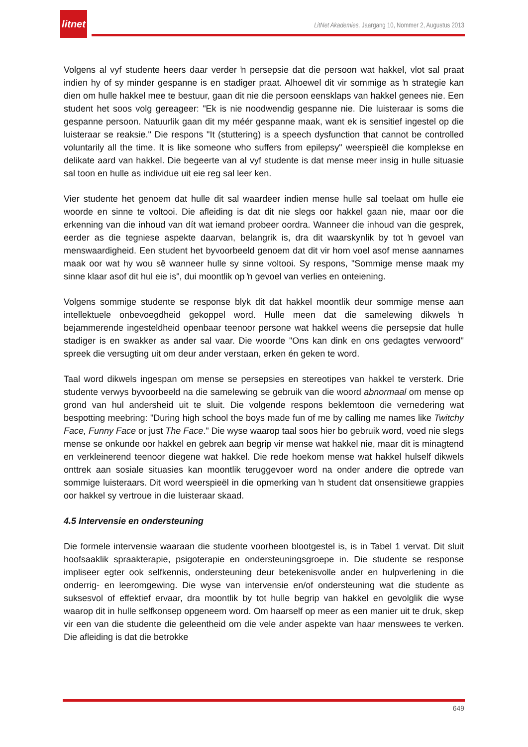litnet
LitNet Akademies, Jaargang 10, Nommer 2, Augustus 2013
Volgens al vyf studente heers daar verder ŉ persepsie dat die persoon wat hakkel, vlot sal praat indien hy of sy minder gespanne is en stadiger praat. Alhoewel dit vir sommige as ŉ strategie kan dien om hulle hakkel mee te bestuur, gaan dit nie die persoon eensklaps van hakkel genees nie. Een student het soos volg gereageer: "Ek is nie noodwendig gespanne nie. Die luisteraar is soms die gespanne persoon. Natuurlik gaan dit my méér gespanne maak, want ek is sensitief ingestel op die luisteraar se reaksie." Die respons "It (stuttering) is a speech dysfunction that cannot be controlled voluntarily all the time. It is like someone who suffers from epilepsy" weerspieël die komplekse en delikate aard van hakkel. Die begeerte van al vyf studente is dat mense meer insig in hulle situasie sal toon en hulle as individue uit eie reg sal leer ken.
Vier studente het genoem dat hulle dit sal waardeer indien mense hulle sal toelaat om hulle eie woorde en sinne te voltooi. Die afleiding is dat dit nie slegs oor hakkel gaan nie, maar oor die erkenning van die inhoud van dít wat iemand probeer oordra. Wanneer die inhoud van die gesprek, eerder as die tegniese aspekte daarvan, belangrik is, dra dit waarskynlik by tot ŉ gevoel van menswaardigheid. Een student het byvoorbeeld genoem dat dit vir hom voel asof mense aannames maak oor wat hy wou sê wanneer hulle sy sinne voltooi. Sy respons, "Sommige mense maak my sinne klaar asof dit hul eie is", dui moontlik op ŉ gevoel van verlies en onteiening.
Volgens sommige studente se response blyk dit dat hakkel moontlik deur sommige mense aan intellektuele onbevoegdheid gekoppel word. Hulle meen dat die samelewing dikwels ŉ bejammerende ingesteldheid openbaar teenoor persone wat hakkel weens die persepsie dat hulle stadiger is en swakker as ander sal vaar. Die woorde "Ons kan dink en ons gedagtes verwoord" spreek die versugting uit om deur ander verstaan, erken én geken te word.
Taal word dikwels ingespan om mense se persepsies en stereotipes van hakkel te versterk. Drie studente verwys byvoorbeeld na die samelewing se gebruik van die woord abnormaal om mense op grond van hul andersheid uit te sluit. Die volgende respons beklemtoon die vernedering wat bespotting meebring: "During high school the boys made fun of me by calling me names like Twitchy Face, Funny Face or just The Face." Die wyse waarop taal soos hier bo gebruik word, voed nie slegs mense se onkunde oor hakkel en gebrek aan begrip vir mense wat hakkel nie, maar dit is minagtend en verkleinerend teenoor diegene wat hakkel. Die rede hoekom mense wat hakkel hulself dikwels onttrek aan sosiale situasies kan moontlik teruggevoer word na onder andere die optrede van sommige luisteraars. Dit word weerspieël in die opmerking van ŉ student dat onsensitiewe grappies oor hakkel sy vertroue in die luisteraar skaad.
4.5 Intervensie en ondersteuning
Die formele intervensie waaraan die studente voorheen blootgestel is, is in Tabel 1 vervat. Dit sluit hoofsaaklik spraakterapie, psigoterapie en ondersteuningsgroepe in. Die studente se response impliseer egter ook selfkennis, ondersteuning deur betekenisvolle ander en hulpverlening in die onderrig- en leeromgewing. Die wyse van intervensie en/of ondersteuning wat die studente as suksesvol of effektief ervaar, dra moontlik by tot hulle begrip van hakkel en gevolglik die wyse waarop dit in hulle selfkonsep opgeneem word. Om haarself op meer as een manier uit te druk, skep vir een van die studente die geleentheid om die vele ander aspekte van haar menswees te verken. Die afleiding is dat die betrokke
649